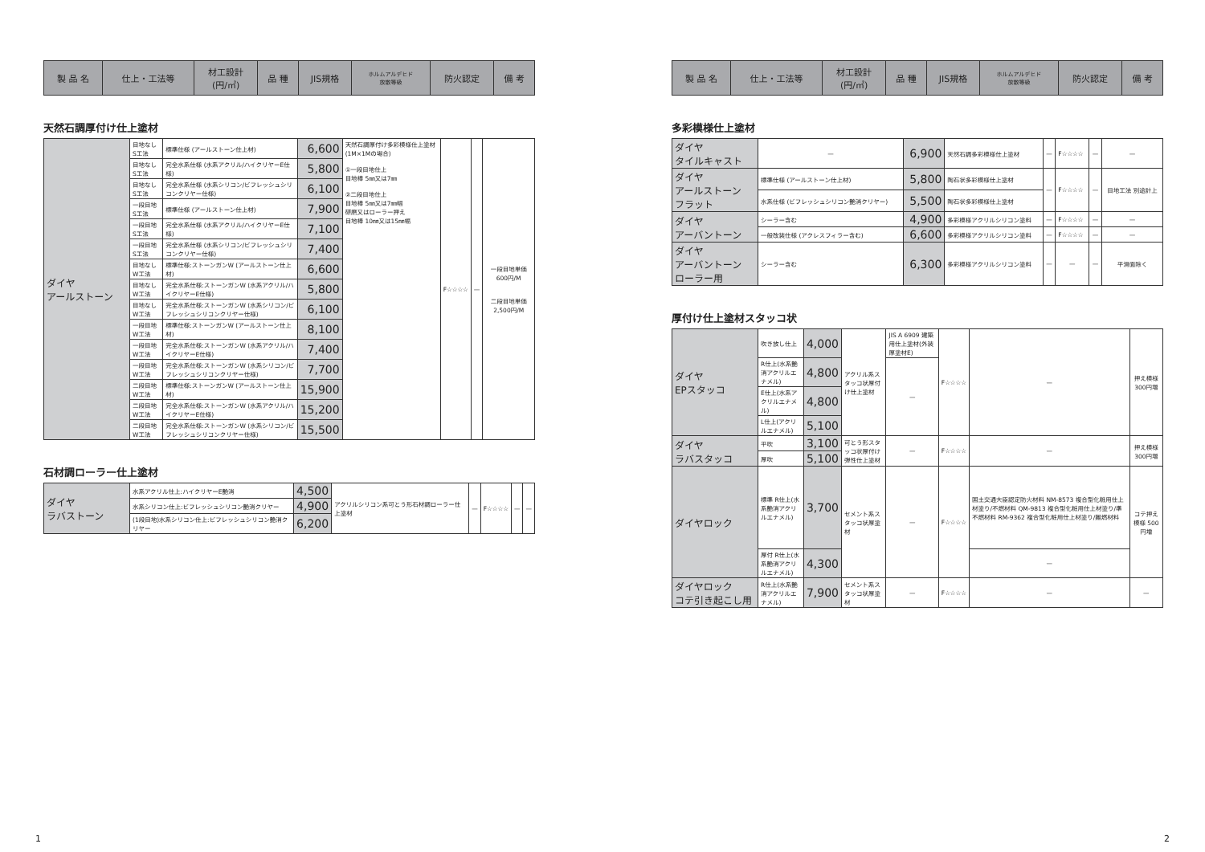| 製 品 名 | 仕上・工法等 | 材工設計 (円/㎡) | 品 種 | JIS規格 | ホルムアルデヒド 放散等級 | 防火認定 | 備 考 |
| --- | --- | --- | --- | --- | --- | --- | --- |
天然石調厚付け仕上塗材
| ダイヤ アールストーン | 目地なし S工法 | 標準仕様 (アールストーン仕上材) | 6,600 | 天然石調厚付け多彩模様仕上塗材(1M×1Mの場合) ①一段目地仕上 目地棒 5㎜又は7㎜ ②二段目地仕上 目地棒 5㎜又は7㎜幅 研磨又はローラー押え 目地棒 10㎜又は15㎜幅 | F☆☆☆☆ | — | 一段目地単価 600円/M 二段目地単価 2,500円/M |
| | 目地なし S工法 | 完全水系仕様 (水系アクリル/ハイクリヤーE仕様) | 5,800 | | | | |
| | 目地なし S工法 | 完全水系仕様 (水系シリコン/ビフレッシュシリコンクリヤー仕様) | 6,100 | | | | |
| | 一段目地 S工法 | 標準仕様 (アールストーン仕上材) | 7,900 | | | | |
| | 一段目地 S工法 | 完全水系仕様 (水系アクリル/ハイクリヤーE仕様) | 7,100 | | | | |
| | 一段目地 S工法 | 完全水系仕様 (水系シリコン/ビフレッシュシリコンクリヤー仕様) | 7,400 | | | | |
| | 目地なし W工法 | 標準仕様:ストーンガンW (アールストーン仕上材) | 6,600 | | | | |
| | 目地なし W工法 | 完全水系仕様:ストーンガンW (水系アクリル/ハイクリヤーE仕様) | 5,800 | | | | |
| | 目地なし W工法 | 完全水系仕様:ストーンガンW (水系シリコン/ビフレッシュシリコンクリヤー仕様) | 6,100 | | | | |
| | 一段目地 W工法 | 標準仕様:ストーンガンW (アールストーン仕上材) | 8,100 | | | | |
| | 一段目地 W工法 | 完全水系仕様:ストーンガンW (水系アクリル/ハイクリヤーE仕様) | 7,400 | | | | |
| | 一段目地 W工法 | 完全水系仕様:ストーンガンW (水系シリコン/ビフレッシュシリコンクリヤー仕様) | 7,700 | | | | |
| | 二段目地 W工法 | 標準仕様:ストーンガンW (アールストーン仕上材) | 15,900 | | | | |
| | 二段目地 W工法 | 完全水系仕様:ストーンガンW (水系アクリル/ハイクリヤーE仕様) | 15,200 | | | | |
| | 二段目地 W工法 | 完全水系仕様:ストーンガンW (水系シリコン/ビフレッシュシリコンクリヤー仕様) | 15,500 | | | | |
石材調ローラー仕上塗材
| ダイヤ ラバストーン | 水系アクリル仕上:ハイクリヤーE艶消 | 4,500 | アクリルシリコン系可とう形石材調ローラー仕上塗材 | — | F☆☆☆☆ | — | — |
| | 水系シリコン仕上:ビフレッシュシリコン艶消クリヤー | 4,900 | | | | | |
| | (1段目地)水系シリコン仕上:ビフレッシュシリコン艶消クリヤー | 6,200 | | | | | |
| 製 品 名 | 仕上・工法等 | 材工設計 (円/㎡) | 品 種 | JIS規格 | ホルムアルデヒド 放散等級 | 防火認定 | 備 考 |
| --- | --- | --- | --- | --- | --- | --- | --- |
多彩模様仕上塗材
| ダイヤ タイルキャスト | — | 6,900 | 天然石調多彩模様仕上塗材 | — | F☆☆☆☆ | — | — |
| ダイヤ アールストーン フラット | 標準仕様 (アールストーン仕上材) | 5,800 | 陶石状多彩模様仕上塗材 | — | F☆☆☆☆ | — | 目地工法 別途計上 |
| | 水系仕様 (ビフレッシュシリコン艶消クリヤー) | 5,500 | 陶石状多彩模様仕上塗材 | | | | |
| ダイヤ アーバントーン | シーラー含む | 4,900 | 多彩模様アクリルシリコン塗料 | — | F☆☆☆☆ | — | — |
| | 一般改装仕様 (アクレスフィラー含む) | 6,600 | 多彩模様アクリルシリコン塗料 | — | F☆☆☆☆ | — | — |
| ダイヤ アーバントーン ローラー用 | シーラー含む | 6,300 | 多彩模様アクリルシリコン塗料 | — | — | — | 平滑面除く |
厚付け仕上塗材スタッコ状
| ダイヤ EPスタッコ | 吹き放し仕上 | 4,000 | アクリル系スタッコ状厚付け仕上塗材 | JIS A 6909 建築用仕上塗材(外装厚塗材E) | F☆☆☆☆ | — | 押え模様 300円増 |
| | R仕上(水系艶消アクリルエナメル) | 4,800 | | — | | | |
| | E仕上(水系アクリルエナメル) | 4,800 | | | | | |
| | L仕上(アクリルエナメル) | 5,100 | | | | | |
| ダイヤ ラバスタッコ | 平吹 | 3,100 | 可とう形スタッコ状厚付け弾性仕上塗材 | — | F☆☆☆☆ | — | 押え模様 300円増 |
| | 厚吹 | 5,100 | | | | | |
| ダイヤロック | 標準 R仕上(水系艶消アクリルエナメル) | 3,700 | セメント系スタッコ状厚塗材 | — | F☆☆☆☆ | 国土交通大臣認定防火材料 NM-8573 複合型化粧用仕上材塗り/不燃材料 QM-9813 複合型化粧用仕上材塗り/準不燃材料 RM-9362 複合型化粧用仕上材塗り/難燃材料 | コテ押え模様 500円増 |
| | 厚付 R仕上(水系艶消アクリルエナメル) | 4,300 | | | | — | |
| ダイヤロック コテ引き起こし用 | R仕上(水系艶消アクリルエナメル) | 7,900 | セメント系スタッコ状厚塗材 | — | F☆☆☆☆ | — | — |
1 2